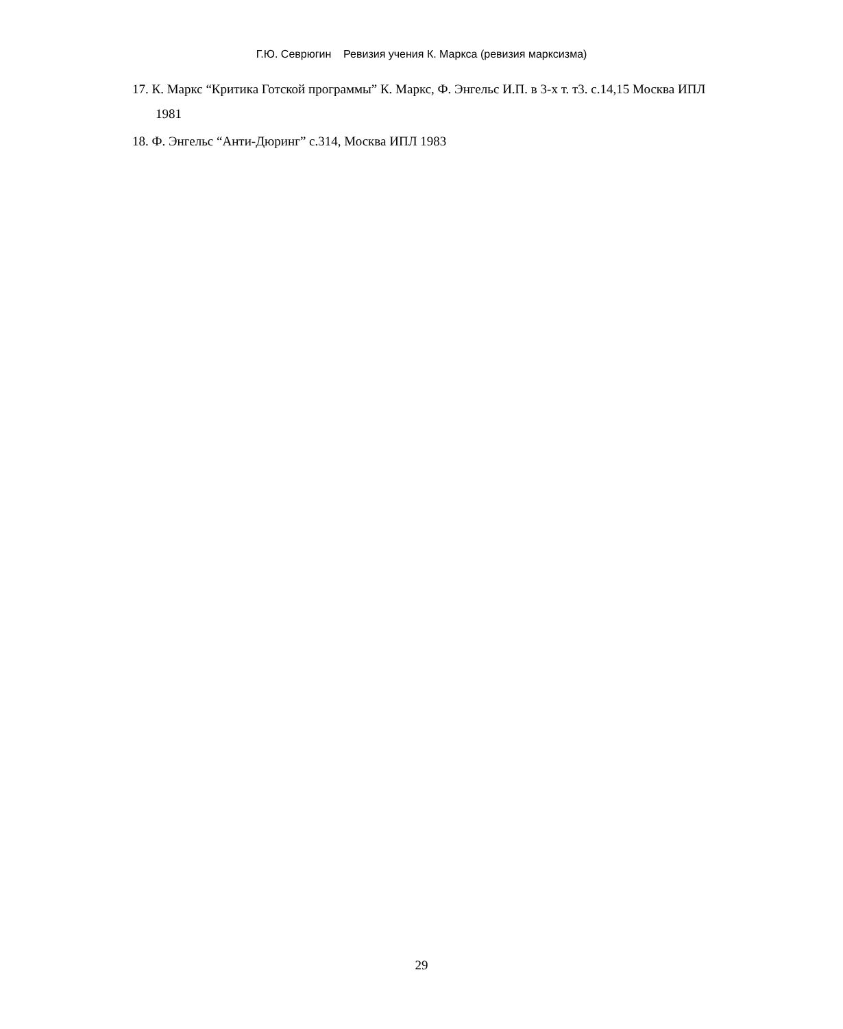Г.Ю. Севрюгин Ревизия учения К. Маркса (ревизия марксизма)
17. К. Маркс “Критика Готской программы” К. Маркс, Ф. Энгельс И.П. в 3-х т. т3. с.14,15 Москва ИПЛ 1981
18. Ф. Энгельс “Анти-Дюринг” с.314, Москва ИПЛ 1983
29